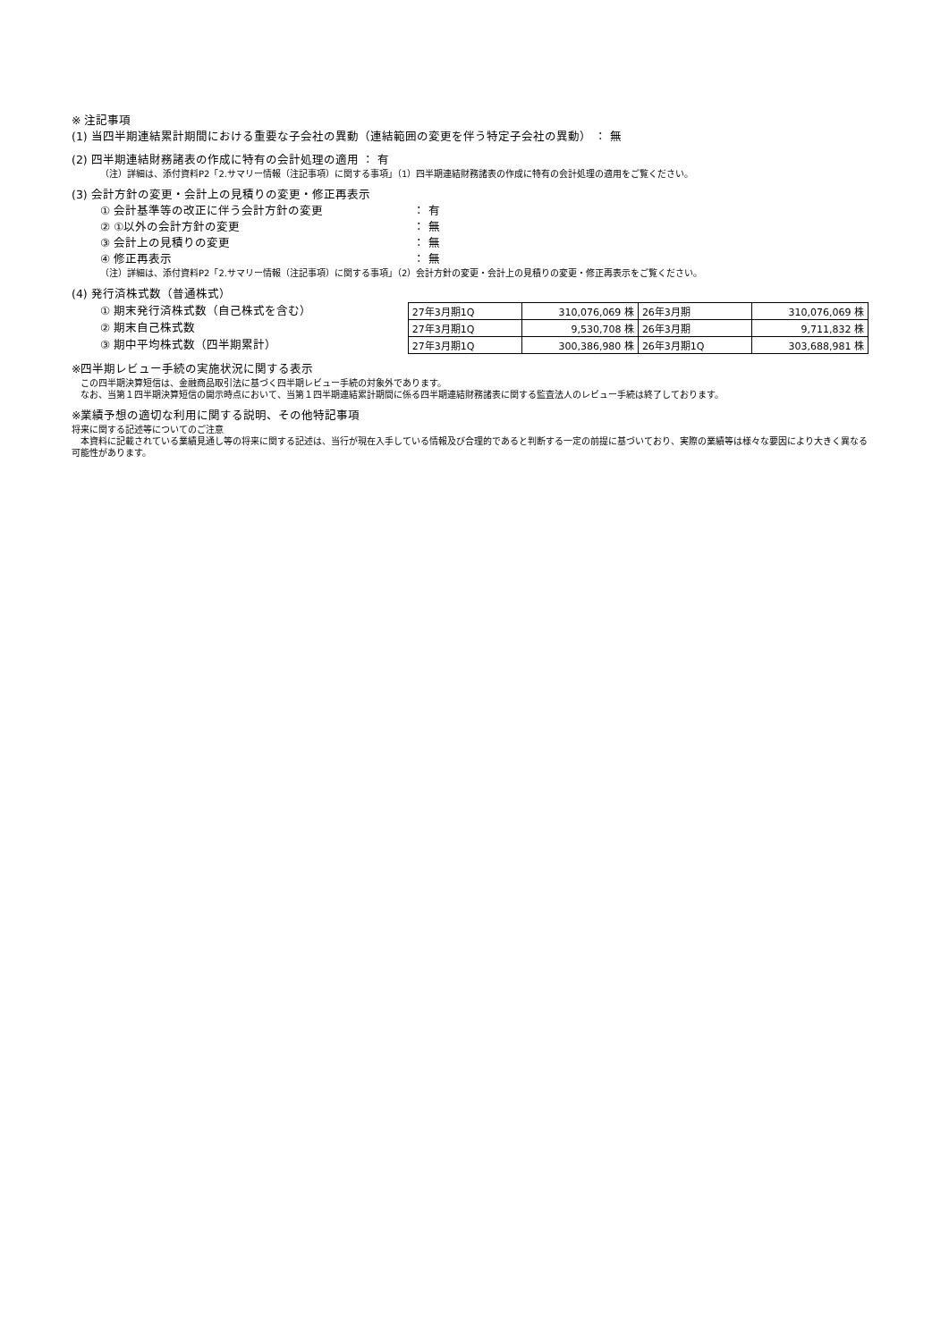※ 注記事項
(1) 当四半期連結累計期間における重要な子会社の異動（連結範囲の変更を伴う特定子会社の異動） ： 無
(2) 四半期連結財務諸表の作成に特有の会計処理の適用 ： 有
（注）詳細は、添付資料P2「2.サマリー情報（注記事項）に関する事項」（1）四半期連結財務諸表の作成に特有の会計処理の適用をご覧ください。
(3) 会計方針の変更・会計上の見積りの変更・修正再表示
① 会計基準等の改正に伴う会計方針の変更 ： 有
② ①以外の会計方針の変更 ： 無
③ 会計上の見積りの変更 ： 無
④ 修正再表示 ： 無
（注）詳細は、添付資料P2「2.サマリー情報（注記事項）に関する事項」（2）会計方針の変更・会計上の見積りの変更・修正再表示をご覧ください。
(4) 発行済株式数（普通株式）
① 期末発行済株式数（自己株式を含む）
② 期末自己株式数
③ 期中平均株式数（四半期累計）
| 27年3月期1Q | 310,076,069 株 | 26年3月期 | 310,076,069 株 |
| 27年3月期1Q | 9,530,708 株 | 26年3月期 | 9,711,832 株 |
| 27年3月期1Q | 300,386,980 株 | 26年3月期1Q | 303,688,981 株 |
※四半期レビュー手続の実施状況に関する表示
　この四半期決算短信は、金融商品取引法に基づく四半期レビュー手続の対象外であります。
　なお、当第１四半期決算短信の開示時点において、当第１四半期連結累計期間に係る四半期連結財務諸表に関する監査法人のレビュー手続は終了しております。
※業績予想の適切な利用に関する説明、その他特記事項
将来に関する記述等についてのご注意
　本資料に記載されている業績見通し等の将来に関する記述は、当行が現在入手している情報及び合理的であると判断する一定の前提に基づいており、実際の業績等は様々な要因により大きく異なる可能性があります。